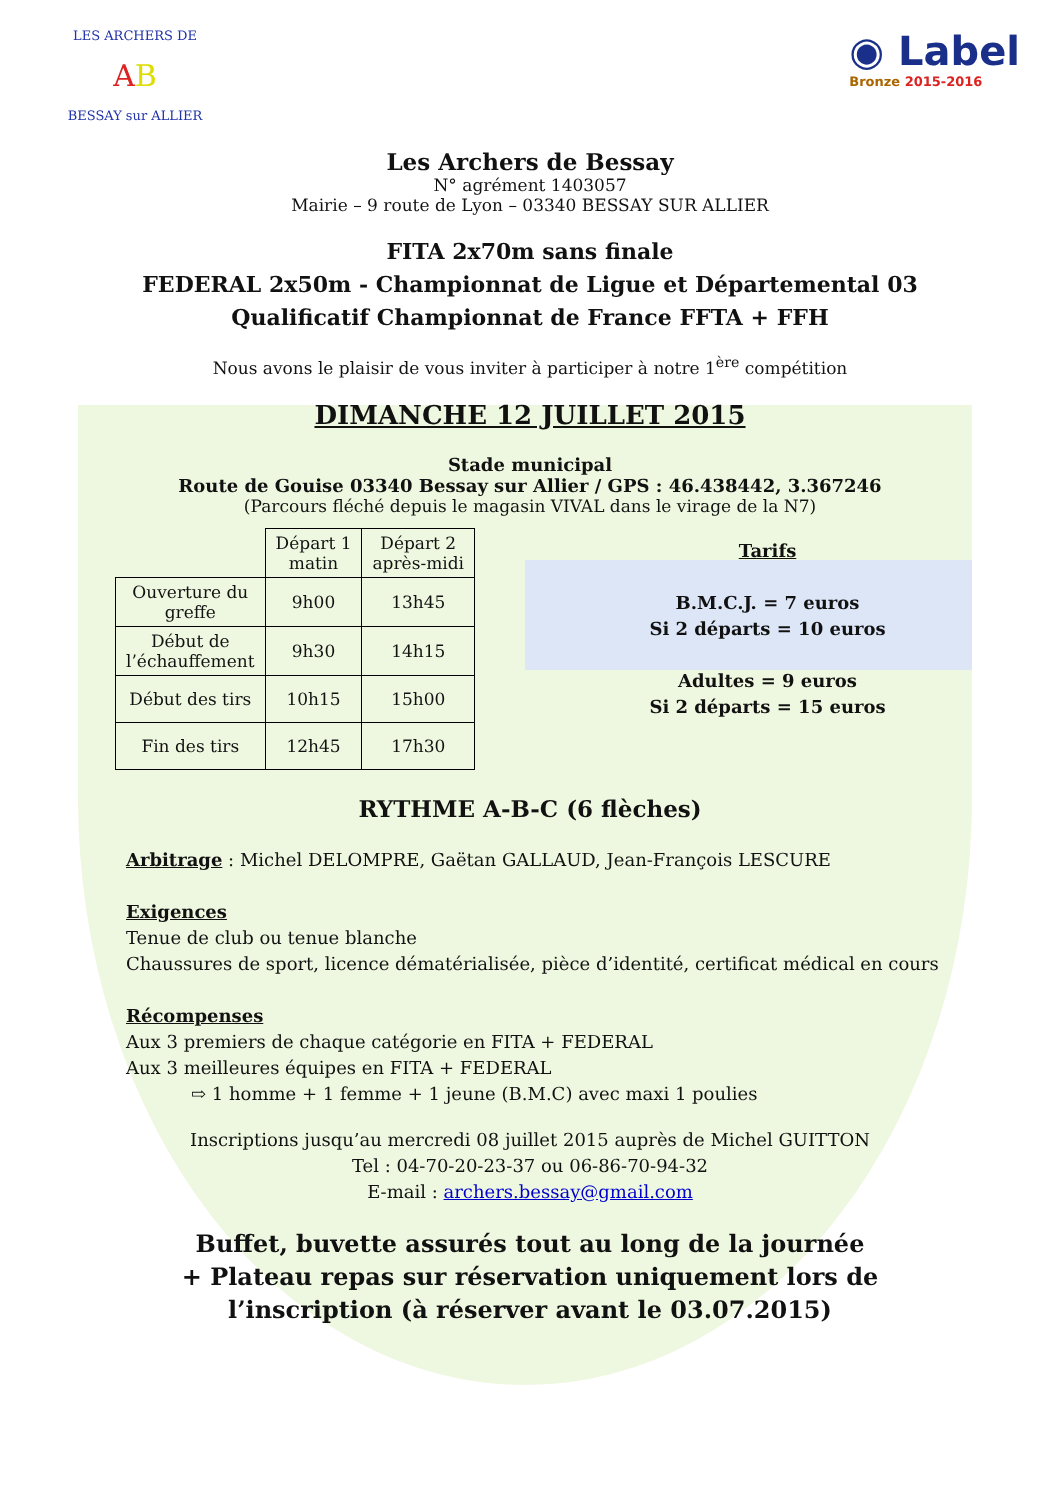LES ARCHERS DE
AB
BESSAY sur ALLIER
◉ Label
Bronze 2015-2016
Les Archers de Bessay
N° agrément 1403057
Mairie – 9 route de Lyon – 03340 BESSAY SUR ALLIER
FITA 2x70m sans finale
FEDERAL 2x50m - Championnat de Ligue et Départemental 03
Qualificatif Championnat de France FFTA + FFH
Nous avons le plaisir de vous inviter à participer à notre 1<sup>ère</sup> compétition
DIMANCHE 12 JUILLET 2015
Stade municipal
Route de Gouise 03340 Bessay sur Allier / GPS : 46.438442, 3.367246
(Parcours fléché depuis le magasin VIVAL dans le virage de la N7)
| | Départ 1 matin | Départ 2 après-midi |
| Ouverture du greffe | 9h00 | 13h45 |
| Début de l’échauffement | 9h30 | 14h15 |
| Début des tirs | 10h15 | 15h00 |
| Fin des tirs | 12h45 | 17h30 |
Tarifs
B.M.C.J. = 7 euros
Si 2 départs = 10 euros
Adultes = 9 euros
Si 2 départs = 15 euros
RYTHME A-B-C (6 flèches)
Arbitrage : Michel DELOMPRE, Gaëtan GALLAUD, Jean-François LESCURE
Exigences
Tenue de club ou tenue blanche
Chaussures de sport, licence dématérialisée, pièce d’identité, certificat médical en cours
Récompenses
Aux 3 premiers de chaque catégorie en FITA + FEDERAL
Aux 3 meilleures équipes en FITA + FEDERAL
⇨ 1 homme + 1 femme + 1 jeune (B.M.C) avec maxi 1 poulies
Inscriptions jusqu’au mercredi 08 juillet 2015 auprès de Michel GUITTON
Tel : 04-70-20-23-37 ou 06-86-70-94-32
E-mail : archers.bessay@gmail.com
Buffet, buvette assurés tout au long de la journée
+ Plateau repas sur réservation uniquement lors de
l’inscription (à réserver avant le 03.07.2015)